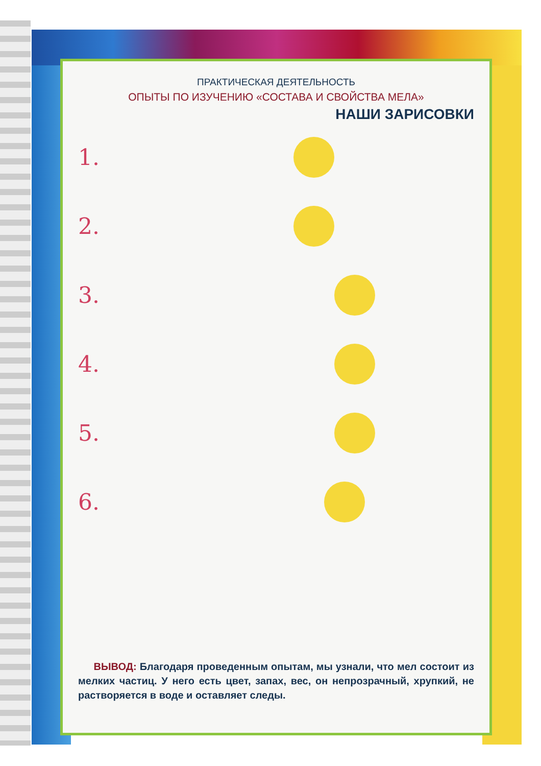ПРАКТИЧЕСКАЯ ДЕЯТЕЛЬНОСТЬ
ОПЫТЫ ПО ИЗУЧЕНИЮ «СОСТАВА И СВОЙСТВА МЕЛА»
НАШИ ЗАРИСОВКИ
1.
2.
3.
4.
5.
6.
ВЫВОД: Благодаря проведенным опытам, мы узнали, что мел состоит из мелких частиц. У него есть цвет, запах, вес, он непрозрачный, хрупкий, не растворяется в воде и оставляет следы.